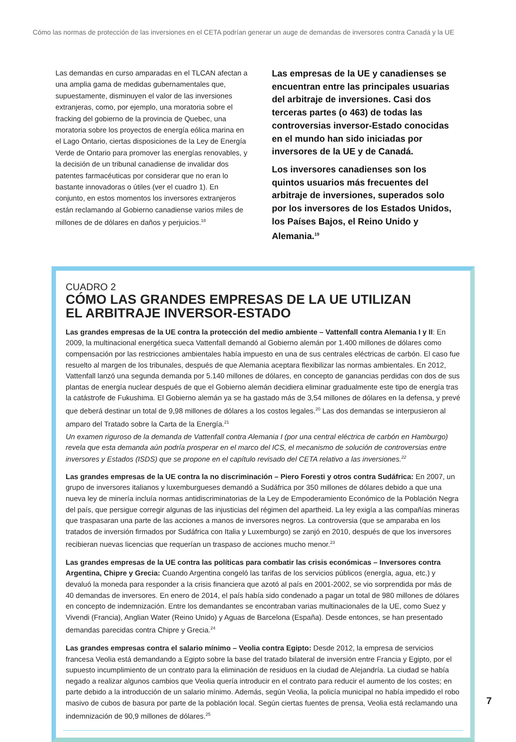Cómo las normas de protección de las inversiones en el CETA podrían generar un auge de demandas de inversores contra Canadá y la UE
Las demandas en curso amparadas en el TLCAN afectan a una amplia gama de medidas gubernamentales que, supuestamente, disminuyen el valor de las inversiones extranjeras, como, por ejemplo, una moratoria sobre el fracking del gobierno de la provincia de Quebec, una moratoria sobre los proyectos de energía eólica marina en el Lago Ontario, ciertas disposiciones de la Ley de Energía Verde de Ontario para promover las energías renovables, y la decisión de un tribunal canadiense de invalidar dos patentes farmacéuticas por considerar que no eran lo bastante innovadoras o útiles (ver el cuadro 1). En conjunto, en estos momentos los inversores extranjeros están reclamando al Gobierno canadiense varios miles de millones de de dólares en daños y perjuicios.<sup>18</sup>
Las empresas de la UE y canadienses se encuentran entre las principales usuarias del arbitraje de inversiones. Casi dos terceras partes (o 463) de todas las controversias inversor-Estado conocidas en el mundo han sido iniciadas por inversores de la UE y de Canadá.
Los inversores canadienses son los quintos usuarios más frecuentes del arbitraje de inversiones, superados solo por los inversores de los Estados Unidos, los Países Bajos, el Reino Unido y Alemania.<sup>19</sup>
CUADRO 2
CÓMO LAS GRANDES EMPRESAS DE LA UE UTILIZAN
EL ARBITRAJE INVERSOR-ESTADO
Las grandes empresas de la UE contra la protección del medio ambiente – Vattenfall contra Alemania I y II: En 2009, la multinacional energética sueca Vattenfall demandó al Gobierno alemán por 1.400 millones de dólares como compensación por las restricciones ambientales había impuesto en una de sus centrales eléctricas de carbón. El caso fue resuelto al margen de los tribunales, después de que Alemania aceptara flexibilizar las normas ambientales. En 2012, Vattenfall lanzó una segunda demanda por 5.140 millones de dólares, en concepto de ganancias perdidas con dos de sus plantas de energía nuclear después de que el Gobierno alemán decidiera eliminar gradualmente este tipo de energía tras la catástrofe de Fukushima. El Gobierno alemán ya se ha gastado más de 3,54 millones de dólares en la defensa, y prevé que deberá destinar un total de 9,98 millones de dólares a los costos legales.<sup>20</sup> Las dos demandas se interpusieron al amparo del Tratado sobre la Carta de la Energía.<sup>21</sup>
Un examen riguroso de la demanda de Vattenfall contra Alemania I (por una central eléctrica de carbón en Hamburgo) revela que esta demanda aún podría prosperar en el marco del ICS, el mecanismo de solución de controversias entre inversores y Estados (ISDS) que se propone en el capítulo revisado del CETA relativo a las inversiones.<sup>22</sup>
Las grandes empresas de la UE contra la no discriminación – Piero Foresti y otros contra Sudáfrica: En 2007, un grupo de inversores italianos y luxemburgueses demandó a Sudáfrica por 350 millones de dólares debido a que una nueva ley de minería incluía normas antidiscriminatorias de la Ley de Empoderamiento Económico de la Población Negra del país, que persigue corregir algunas de las injusticias del régimen del apartheid. La ley exigía a las compañías mineras que traspasaran una parte de las acciones a manos de inversores negros. La controversia (que se amparaba en los tratados de inversión firmados por Sudáfrica con Italia y Luxemburgo) se zanjó en 2010, después de que los inversores recibieran nuevas licencias que requerían un traspaso de acciones mucho menor.<sup>23</sup>
Las grandes empresas de la UE contra las políticas para combatir las crisis económicas – Inversores contra Argentina, Chipre y Grecia: Cuando Argentina congeló las tarifas de los servicios públicos (energía, agua, etc.) y devaluó la moneda para responder a la crisis financiera que azotó al país en 2001-2002, se vio sorprendida por más de 40 demandas de inversores. En enero de 2014, el país había sido condenado a pagar un total de 980 millones de dólares en concepto de indemnización. Entre los demandantes se encontraban varias multinacionales de la UE, como Suez y Vivendi (Francia), Anglian Water (Reino Unido) y Aguas de Barcelona (España). Desde entonces, se han presentado demandas parecidas contra Chipre y Grecia.<sup>24</sup>
Las grandes empresas contra el salario mínimo – Veolia contra Egipto: Desde 2012, la empresa de servicios francesa Veolia está demandando a Egipto sobre la base del tratado bilateral de inversión entre Francia y Egipto, por el supuesto incumplimiento de un contrato para la eliminación de residuos en la ciudad de Alejandría. La ciudad se había negado a realizar algunos cambios que Veolia quería introducir en el contrato para reducir el aumento de los costes; en parte debido a la introducción de un salario mínimo. Además, según Veolia, la policía municipal no había impedido el robo masivo de cubos de basura por parte de la población local. Según ciertas fuentes de prensa, Veolia está reclamando una indemnización de 90,9 millones de dólares.<sup>25</sup>
7